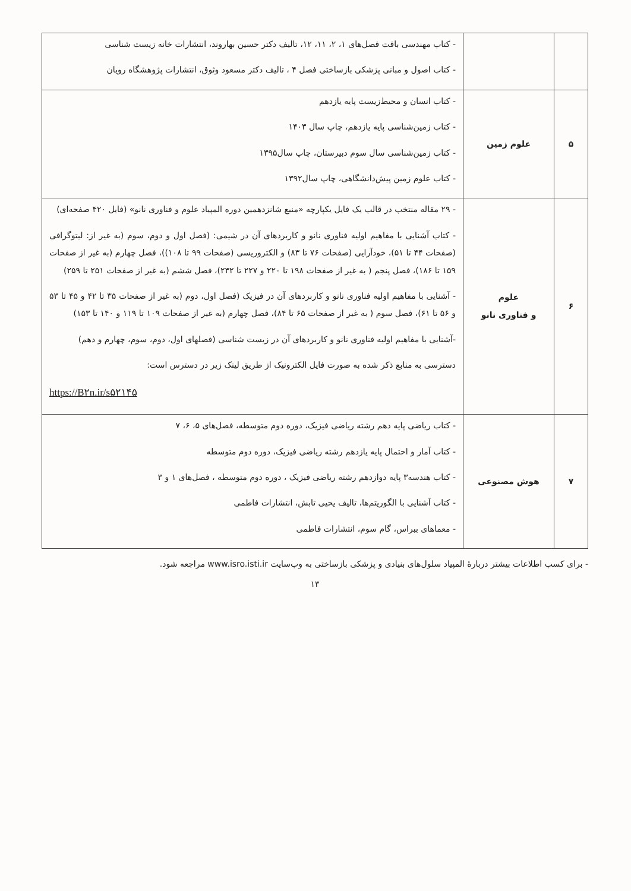| | | - کتاب مهندسی بافت فصل‌های ۱، ۲، ۱۱، ۱۲، تالیف دکتر حسین بهاروند، انتشارات خانه زیست شناسی - کتاب اصول و مبانی پزشکی بازساختی فصل ۴ ، تالیف دکتر مسعود وثوق، انتشارات پژوهشگاه رویان |
| ۵ | علوم زمین | - کتاب انسان و محیط‌زیست پایه یازدهم - کتاب زمین‌شناسی پایه یازدهم، چاپ سال ۱۴۰۳ - کتاب زمین‌شناسی سال سوم دبیرستان، چاپ سال۱۳۹۵ - کتاب علوم زمین پیش‌دانشگاهی، چاپ سال۱۳۹۲ |
| ۶ | علوم و فناوری نانو | - ۲۹ مقاله منتخب در قالب یک فایل یکپارچه «منبع شانزدهمین دوره المپیاد علوم و فناوری نانو» (فایل ۴۲۰ صفحه‌ای) - کتاب آشنایی با مفاهیم اولیه فناوری نانو و کاربردهای آن در شیمی: (فصل اول و دوم، سوم (به غیر از: لیتوگرافی (صفحات ۴۴ تا ۵۱)، خودآرایی (صفحات ۷۶ تا ۸۳) و الکتروریسی (صفحات ۹۹ تا ۱۰۸))، فصل چهارم (به غیر از صفحات ۱۵۹ تا ۱۸۶)، فصل پنجم ( به غیر از صفحات ۱۹۸ تا ۲۲۰ و ۲۲۷ تا ۲۳۲)، فصل ششم (به غیر از صفحات ۲۵۱ تا ۲۵۹) - آشنایی با مفاهیم اولیه فناوری نانو و کاربردهای آن در فیزیک (فصل اول، دوم (به غیر از صفحات ۳۵ تا ۴۲ و ۴۵ تا ۵۳ و ۵۶ تا ۶۱)، فصل سوم ( به غیر از صفحات ۶۵ تا ۸۴)، فصل چهارم (به غیر از صفحات ۱۰۹ تا ۱۱۹ و ۱۴۰ تا ۱۵۳) -آشنایی با مفاهیم اولیه فناوری نانو و کاربردهای آن در زیست شناسی (فصلهای اول، دوم، سوم، چهارم و دهم) دسترسی به منابع ذکر شده به صورت فایل الکترونیک از طریق لینک زیر در دسترس است: https://B۲n.ir/s۵۲۱۴۵ |
| ۷ | هوش مصنوعی | - کتاب ریاضی پایه دهم رشته ریاضی فیزیک، دوره دوم متوسطه، فصل‌های ۵، ۶، ۷ - کتاب آمار و احتمال پایه یازدهم رشته ریاضی فیزیک، دوره دوم متوسطه - کتاب هندسه۳ پایه دوازدهم رشته ریاضی فیزیک ، دوره دوم متوسطه ، فصل‌های ۱ و ۳ - کتاب آشنایی با الگوریتم‌ها، تالیف یحیی تابش، انتشارات فاطمی - معماهای ببراس، گام سوم، انتشارات فاطمی |
- برای کسب اطلاعات بیشتر دربارهٔ المپیاد سلول‌های بنیادی و پزشکی بازساختی به وب‌سایت www.isro.isti.ir مراجعه شود.
۱۳